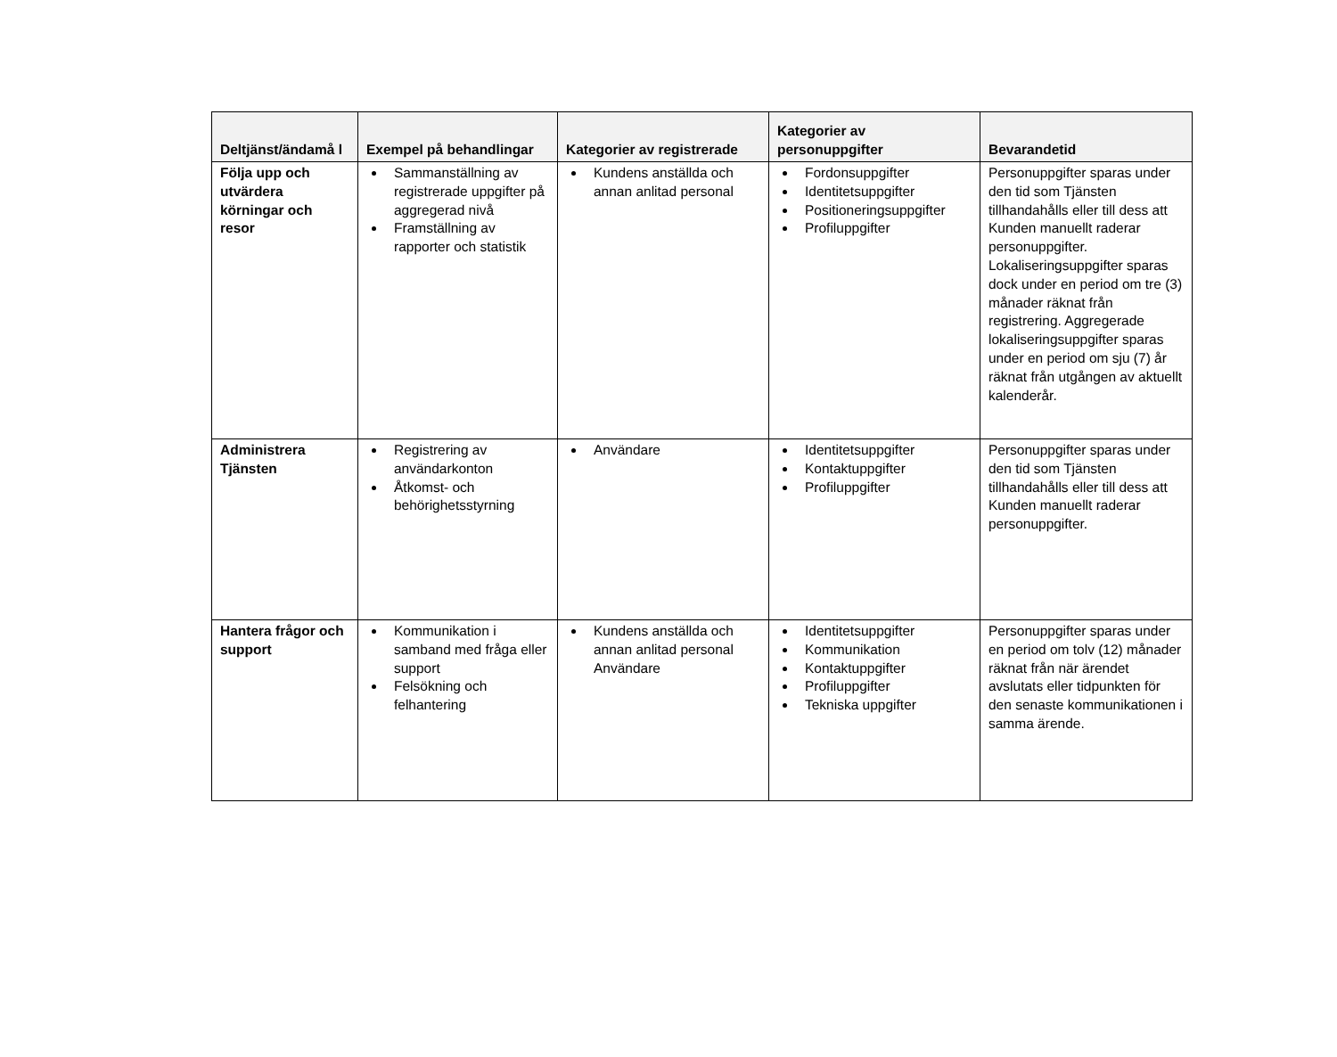| Deltjänst/ändamå l | Exempel på behandlingar | Kategorier av registrerade | Kategorier av personuppgifter | Bevarandetid |
| --- | --- | --- | --- | --- |
| Följa upp och utvärdera körningar och resor | Sammanställning av registrerade uppgifter på aggregerad nivå Framställning av rapporter och statistik | Kundens anställda och annan anlitad personal | Fordonsuppgifter Identitetsuppgifter Positioneringsuppgifter Profiluppgifter | Personuppgifter sparas under den tid som Tjänsten tillhandahålls eller till dess att Kunden manuellt raderar personuppgifter. Lokaliseringsuppgifter sparas dock under en period om tre (3) månader räknat från registrering. Aggregerade lokaliseringsuppgifter sparas under en period om sju (7) år räknat från utgången av aktuellt kalenderår. |
| Administrera Tjänsten | Registrering av användarkonton Åtkomst- och behörighetsstyrning | Användare | Identitetsuppgifter Kontaktuppgifter Profiluppgifter | Personuppgifter sparas under den tid som Tjänsten tillhandahålls eller till dess att Kunden manuellt raderar personuppgifter. |
| Hantera frågor och support | Kommunikation i samband med fråga eller support Felsökning och felhantering | Kundens anställda och annan anlitad personal Användare | Identitetsuppgifter Kommunikation Kontaktuppgifter Profiluppgifter Tekniska uppgifter | Personuppgifter sparas under en period om tolv (12) månader räknat från när ärendet avslutats eller tidpunkten för den senaste kommunikationen i samma ärende. |